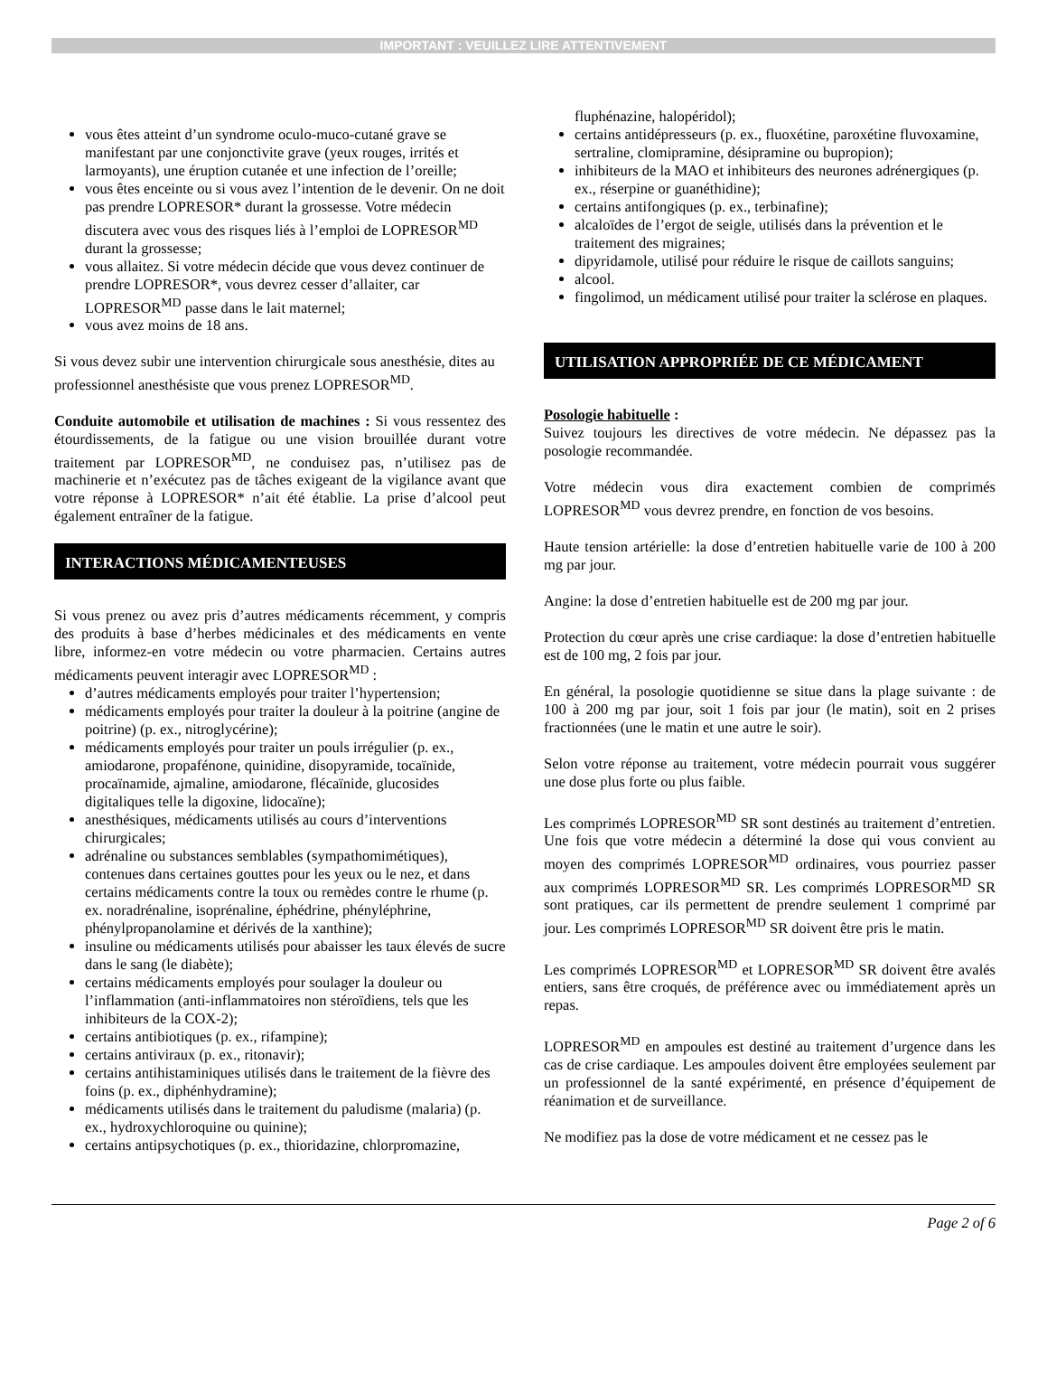IMPORTANT : VEUILLEZ LIRE ATTENTIVEMENT
vous êtes atteint d’un syndrome oculo-muco-cutané grave se manifestant par une conjonctivite grave (yeux rouges, irrités et larmoyants), une éruption cutanée et une infection de l’oreille;
vous êtes enceinte ou si vous avez l’intention de le devenir. On ne doit pas prendre LOPRESOR* durant la grossesse. Votre médecin discutera avec vous des risques liés à l’emploi de LOPRESOR<sup>MD</sup> durant la grossesse;
vous allaitez. Si votre médecin décide que vous devez continuer de prendre LOPRESOR*, vous devrez cesser d’allaiter, car LOPRESOR<sup>MD</sup> passe dans le lait maternel;
vous avez moins de 18 ans.
Si vous devez subir une intervention chirurgicale sous anesthésie, dites au professionnel anesthésiste que vous prenez LOPRESOR<sup>MD</sup>.
Conduite automobile et utilisation de machines : Si vous ressentez des étourdissements, de la fatigue ou une vision brouillée durant votre traitement par LOPRESOR<sup>MD</sup>, ne conduisez pas, n’utilisez pas de machinerie et n’exécutez pas de tâches exigeant de la vigilance avant que votre réponse à LOPRESOR* n’ait été établie. La prise d’alcool peut également entraîner de la fatigue.
INTERACTIONS MÉDICAMENTEUSES
Si vous prenez ou avez pris d’autres médicaments récemment, y compris des produits à base d’herbes médicinales et des médicaments en vente libre, informez-en votre médecin ou votre pharmacien. Certains autres médicaments peuvent interagir avec LOPRESOR<sup>MD</sup> :
d’autres médicaments employés pour traiter l’hypertension;
médicaments employés pour traiter la douleur à la poitrine (angine de poitrine) (p. ex., nitroglycérine);
médicaments employés pour traiter un pouls irrégulier (p. ex., amiodarone, propafénone, quinidine, disopyramide, tocaïnide, procaïnamide, ajmaline, amiodarone, flécaïnide, glucosides digitaliques telle la digoxine, lidocaïne);
anesthésiques, médicaments utilisés au cours d’interventions chirurgicales;
adrénaline ou substances semblables (sympathomimétiques), contenues dans certaines gouttes pour les yeux ou le nez, et dans certains médicaments contre la toux ou remèdes contre le rhume (p. ex. noradrénaline, isoprénaline, éphédrine, phényléphrine, phénylpropanolamine et dérivés de la xanthine);
insuline ou médicaments utilisés pour abaisser les taux élevés de sucre dans le sang (le diabète);
certains médicaments employés pour soulager la douleur ou l’inflammation (anti-inflammatoires non stéroïdiens, tels que les inhibiteurs de la COX-2);
certains antibiotiques (p. ex., rifampine);
certains antiviraux (p. ex., ritonavir);
certains antihistaminiques utilisés dans le traitement de la fièvre des foins (p. ex., diphénhydramine);
médicaments utilisés dans le traitement du paludisme (malaria) (p. ex., hydroxychloroquine ou quinine);
certains antipsychotiques (p. ex., thioridazine, chlorpromazine,
fluphénazine, halopéridol);
certains antidépresseurs (p. ex., fluoxétine, paroxétine fluvoxamine, sertraline, clomipramine, désipramine ou bupropion);
inhibiteurs de la MAO et inhibiteurs des neurones adrénergiques (p. ex., réserpine or guanéthidine);
certains antifongiques (p. ex., terbinafine);
alcaloïdes de l’ergot de seigle, utilisés dans la prévention et le traitement des migraines;
dipyridamole, utilisé pour réduire le risque de caillots sanguins;
alcool.
fingolimod, un médicament utilisé pour traiter la sclérose en plaques.
UTILISATION APPROPRIÉE DE CE MÉDICAMENT
Posologie habituelle :
Suivez toujours les directives de votre médecin. Ne dépassez pas la posologie recommandée.
Votre médecin vous dira exactement combien de comprimés LOPRESOR<sup>MD</sup> vous devrez prendre, en fonction de vos besoins.
Haute tension artérielle: la dose d’entretien habituelle varie de 100 à 200 mg par jour.
Angine: la dose d’entretien habituelle est de 200 mg par jour.
Protection du cœur après une crise cardiaque: la dose d’entretien habituelle est de 100 mg, 2 fois par jour.
En général, la posologie quotidienne se situe dans la plage suivante : de 100 à 200 mg par jour, soit 1 fois par jour (le matin), soit en 2 prises fractionnées (une le matin et une autre le soir).
Selon votre réponse au traitement, votre médecin pourrait vous suggérer une dose plus forte ou plus faible.
Les comprimés LOPRESOR<sup>MD</sup> SR sont destinés au traitement d’entretien. Une fois que votre médecin a déterminé la dose qui vous convient au moyen des comprimés LOPRESOR<sup>MD</sup> ordinaires, vous pourriez passer aux comprimés LOPRESOR<sup>MD</sup> SR. Les comprimés LOPRESOR<sup>MD</sup> SR sont pratiques, car ils permettent de prendre seulement 1 comprimé par jour. Les comprimés LOPRESOR<sup>MD</sup> SR doivent être pris le matin.
Les comprimés LOPRESOR<sup>MD</sup> et LOPRESOR<sup>MD</sup> SR doivent être avalés entiers, sans être croqués, de préférence avec ou immédiatement après un repas.
LOPRESOR<sup>MD</sup> en ampoules est destiné au traitement d’urgence dans les cas de crise cardiaque. Les ampoules doivent être employées seulement par un professionnel de la santé expérimenté, en présence d’équipement de réanimation et de surveillance.
Ne modifiez pas la dose de votre médicament et ne cessez pas le
Page 2 of 6